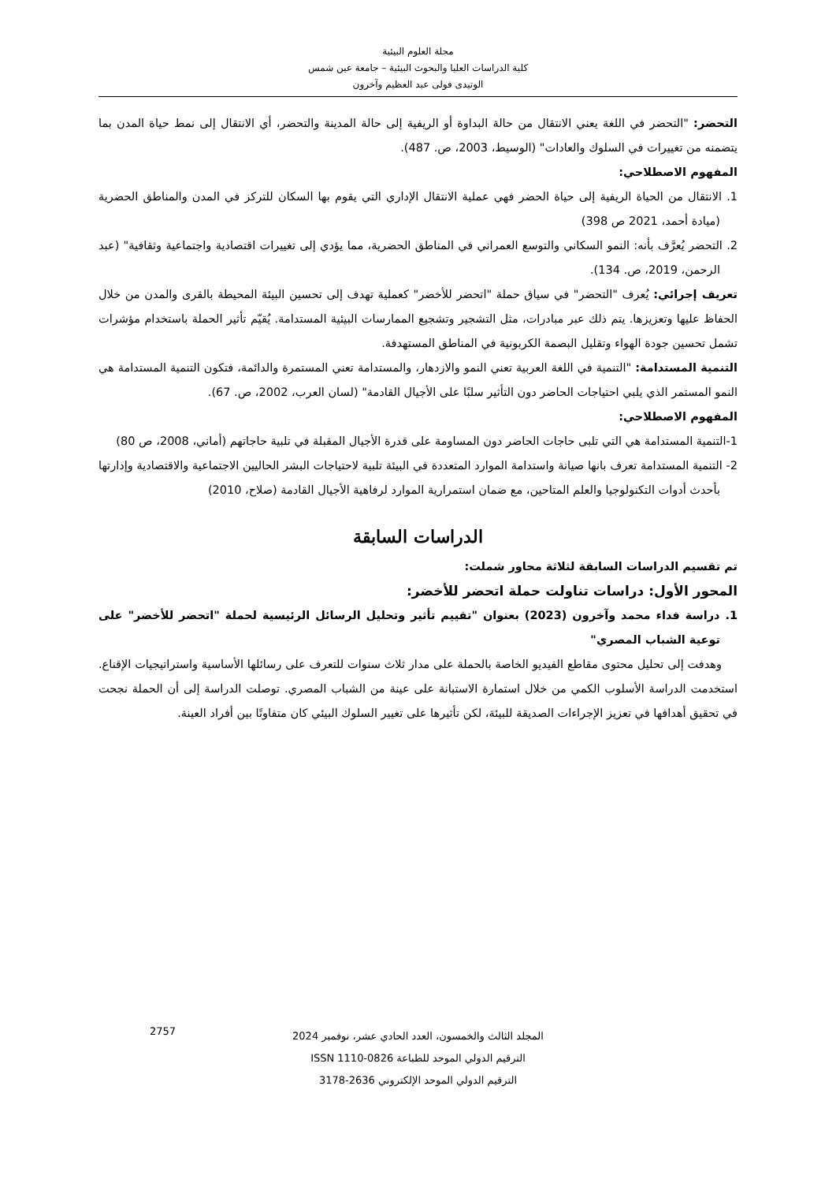مجلة العلوم البيئية
كلية الدراسات العليا والبحوث البيئية – جامعة عين شمس
الوتيدى فولى عبد العظيم وآخرون
التحضر: "التحضر في اللغة يعني الانتقال من حالة البداوة أو الريفية إلى حالة المدينة والتحضر، أي الانتقال إلى نمط حياة المدن بما يتضمنه من تغييرات في السلوك والعادات" (الوسيط، 2003، ص. 487).
المفهوم الاصطلاحي:
1. الانتقال من الحياة الريفية إلى حياة الحضر فهي عملية الانتقال الإداري التي يقوم بها السكان للتركز في المدن والمناطق الحضرية (ميادة أحمد، 2021 ص 398)
2. التحضر يُعرَّف بأنه: النمو السكاني والتوسع العمراني في المناطق الحضرية، مما يؤدي إلى تغييرات اقتصادية واجتماعية وثقافية" (عبد الرحمن، 2019، ص. 134).
تعريف إجرائي: يُعرف "التحضر" في سياق حملة "اتحضر للأخضر" كعملية تهدف إلى تحسين البيئة المحيطة بالقرى والمدن من خلال الحفاظ عليها وتعزيزها. يتم ذلك عبر مبادرات، مثل التشجير وتشجيع الممارسات البيئية المستدامة. يُقيّم تأثير الحملة باستخدام مؤشرات تشمل تحسين جودة الهواء وتقليل البصمة الكربونية في المناطق المستهدفة.
التنمية المستدامة: "التنمية في اللغة العربية تعني النمو والازدهار، والمستدامة تعني المستمرة والدائمة، فتكون التنمية المستدامة هي النمو المستمر الذي يلبي احتياجات الحاضر دون التأثير سلبًا على الأجيال القادمة" (لسان العرب، 2002، ص. 67).
المفهوم الاصطلاحي:
1-التنمية المستدامة هي التي تلبى حاجات الحاضر دون المساومة على قدرة الأجيال المقبلة في تلبية حاجاتهم (أماني، 2008، ص 80)
2- التنمية المستدامة تعرف بانها صيانة واستدامة الموارد المتعددة في البيئة تلبية لاحتياجات البشر الحاليين الاجتماعية والاقتصادية وإدارتها بأحدث أدوات التكنولوجيا والعلم المتاحين، مع ضمان استمرارية الموارد لرفاهية الأجيال القادمة (صلاح، 2010)
الدراسات السابقة
تم تقسيم الدراسات السابقة لثلاثة محاور شملت:
المحور الأول: دراسات تناولت حملة اتحضر للأخضر:
1. دراسة فداء محمد وآخرون (2023) بعنوان "تقييم تأثير وتحليل الرسائل الرئيسية لحملة "اتحضر للأخضر" على توعية الشباب المصري"
وهدفت إلى تحليل محتوى مقاطع الفيديو الخاصة بالحملة على مدار ثلاث سنوات للتعرف على رسائلها الأساسية واستراتيجيات الإقناع. استخدمت الدراسة الأسلوب الكمي من خلال استمارة الاستبانة على عينة من الشباب المصري. توصلت الدراسة إلى أن الحملة نجحت في تحقيق أهدافها في تعزيز الإجراءات الصديقة للبيئة، لكن تأثيرها على تغيير السلوك البيئي كان متفاوتًا بين أفراد العينة.
المجلد الثالث والخمسون، العدد الحادي عشر، نوفمبر 2024
الترقيم الدولي الموحد للطباعة ISSN 1110-0826
الترقيم الدولي الموحد الإلكتروني 2636-3178
2757